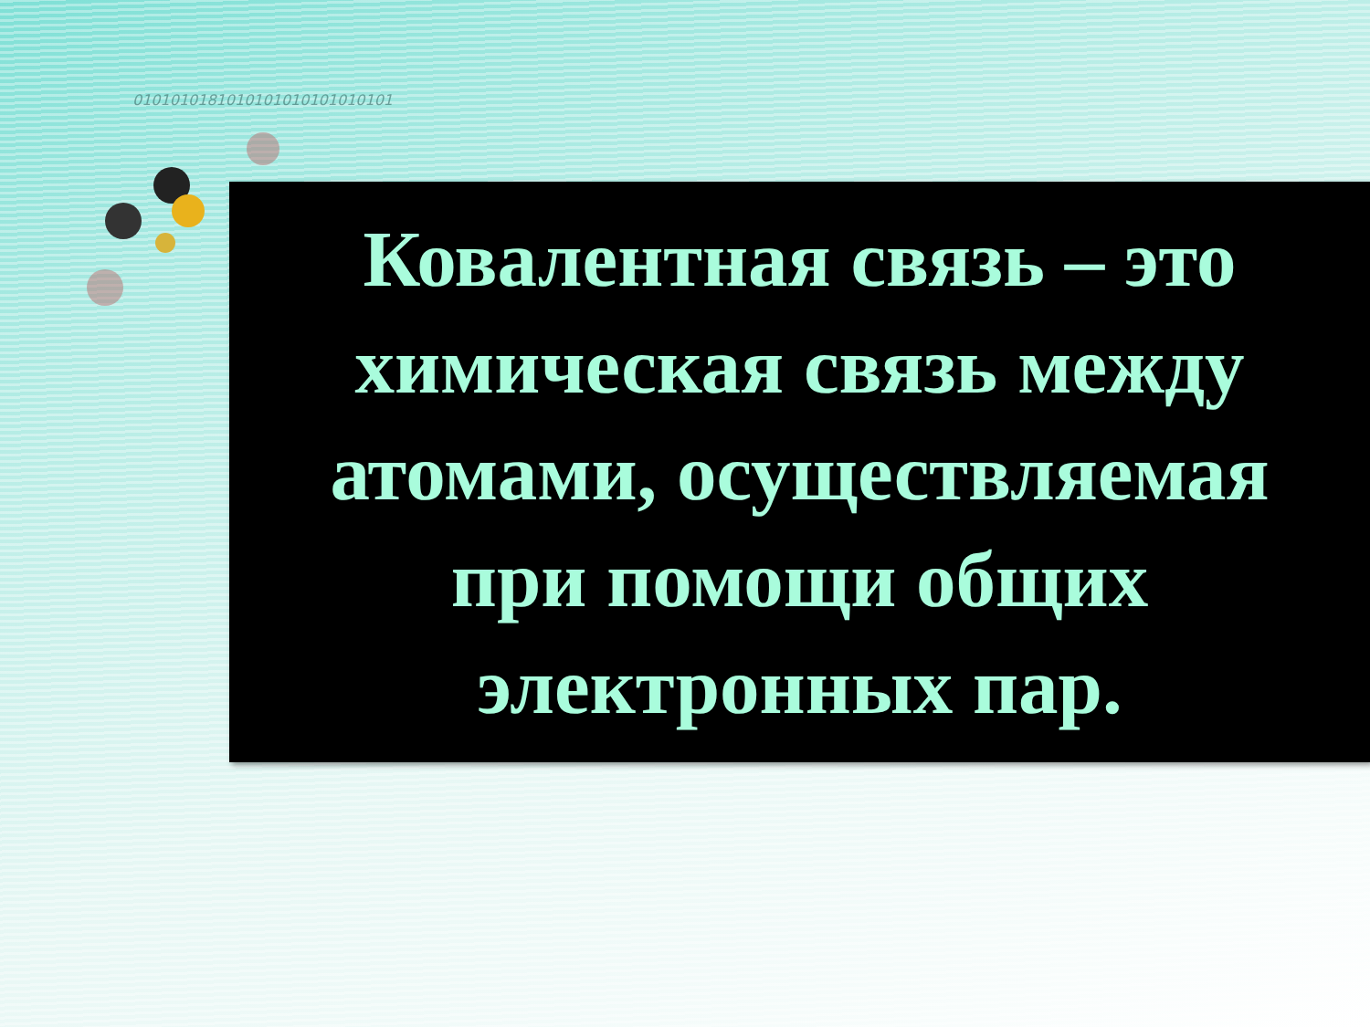0101010181010101010101010101
Ковалентная связь – это
химическая связь между
атомами, осуществляемая
при помощи общих
электронных пар.